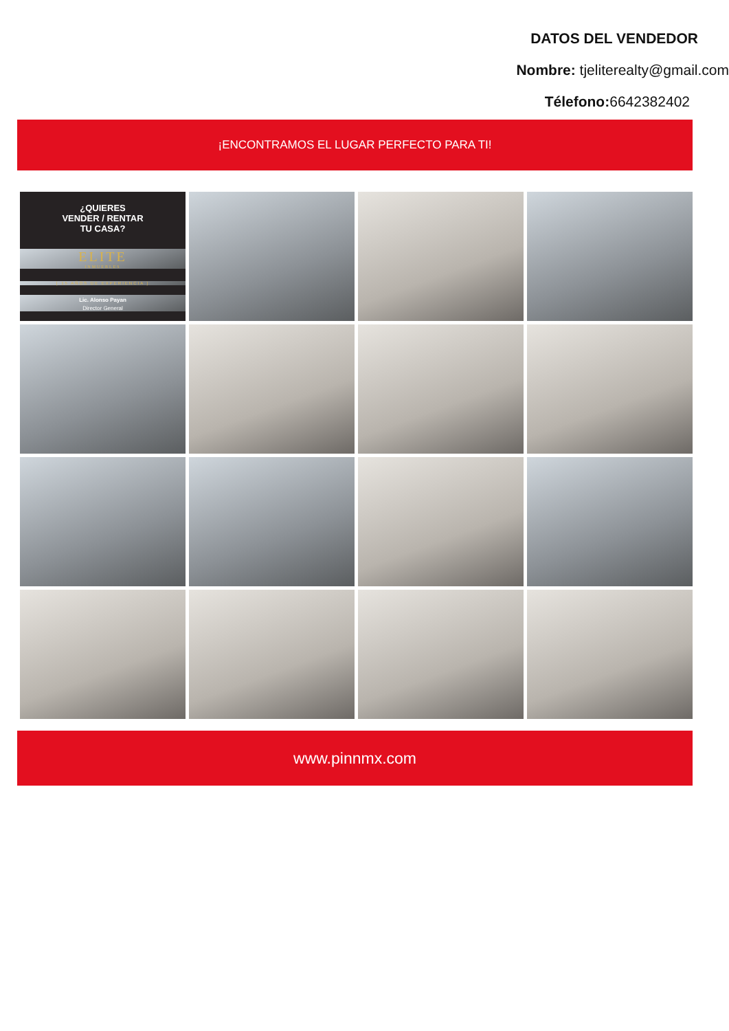DATOS DEL VENDEDOR
Nombre: tjeliterealty@gmail.com
Télefono: 6642382402
¡ENCONTRAMOS EL LUGAR PERFECTO PARA TI!
¿QUIERES
VENDER / RENTAR
TU CASA?
ELITE
INMUEBLES
[ 15 AÑOS DE EXPERIENCIA ]
Lic. Alonso Payan
Director General
www.pinnmx.com